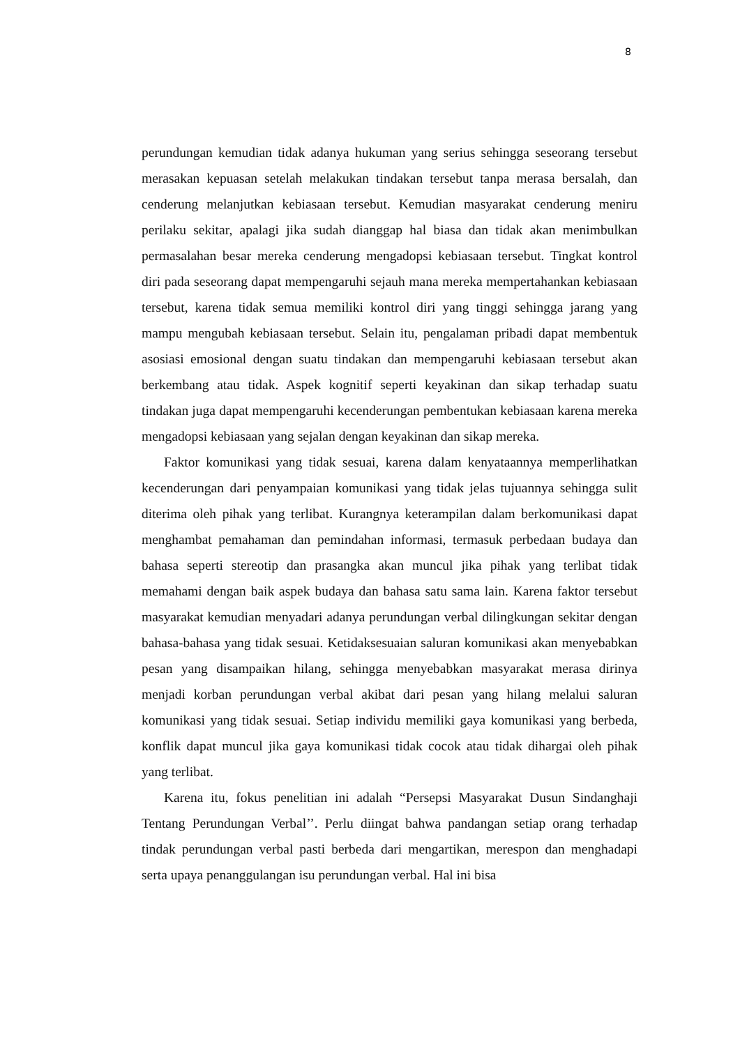8
perundungan kemudian tidak adanya hukuman yang serius sehingga seseorang tersebut merasakan kepuasan setelah melakukan tindakan tersebut tanpa merasa bersalah, dan cenderung melanjutkan kebiasaan tersebut. Kemudian masyarakat cenderung meniru perilaku sekitar, apalagi jika sudah dianggap hal biasa dan tidak akan menimbulkan permasalahan besar mereka cenderung mengadopsi kebiasaan tersebut. Tingkat kontrol diri pada seseorang dapat mempengaruhi sejauh mana mereka mempertahankan kebiasaan tersebut, karena tidak semua memiliki kontrol diri yang tinggi sehingga jarang yang mampu mengubah kebiasaan tersebut. Selain itu, pengalaman pribadi dapat membentuk asosiasi emosional dengan suatu tindakan dan mempengaruhi kebiasaan tersebut akan berkembang atau tidak. Aspek kognitif seperti keyakinan dan sikap terhadap suatu tindakan juga dapat mempengaruhi kecenderungan pembentukan kebiasaan karena mereka mengadopsi kebiasaan yang sejalan dengan keyakinan dan sikap mereka.
Faktor komunikasi yang tidak sesuai, karena dalam kenyataannya memperlihatkan kecenderungan dari penyampaian komunikasi yang tidak jelas tujuannya sehingga sulit diterima oleh pihak yang terlibat. Kurangnya keterampilan dalam berkomunikasi dapat menghambat pemahaman dan pemindahan informasi, termasuk perbedaan budaya dan bahasa seperti stereotip dan prasangka akan muncul jika pihak yang terlibat tidak memahami dengan baik aspek budaya dan bahasa satu sama lain. Karena faktor tersebut masyarakat kemudian menyadari adanya perundungan verbal dilingkungan sekitar dengan bahasa-bahasa yang tidak sesuai. Ketidaksesuaian saluran komunikasi akan menyebabkan pesan yang disampaikan hilang, sehingga menyebabkan masyarakat merasa dirinya menjadi korban perundungan verbal akibat dari pesan yang hilang melalui saluran komunikasi yang tidak sesuai. Setiap individu memiliki gaya komunikasi yang berbeda, konflik dapat muncul jika gaya komunikasi tidak cocok atau tidak dihargai oleh pihak yang terlibat.
Karena itu, fokus penelitian ini adalah “Persepsi Masyarakat Dusun Sindanghaji Tentang Perundungan Verbal’’. Perlu diingat bahwa pandangan setiap orang terhadap tindak perundungan verbal pasti berbeda dari mengartikan, merespon dan menghadapi serta upaya penanggulangan isu perundungan verbal. Hal ini bisa